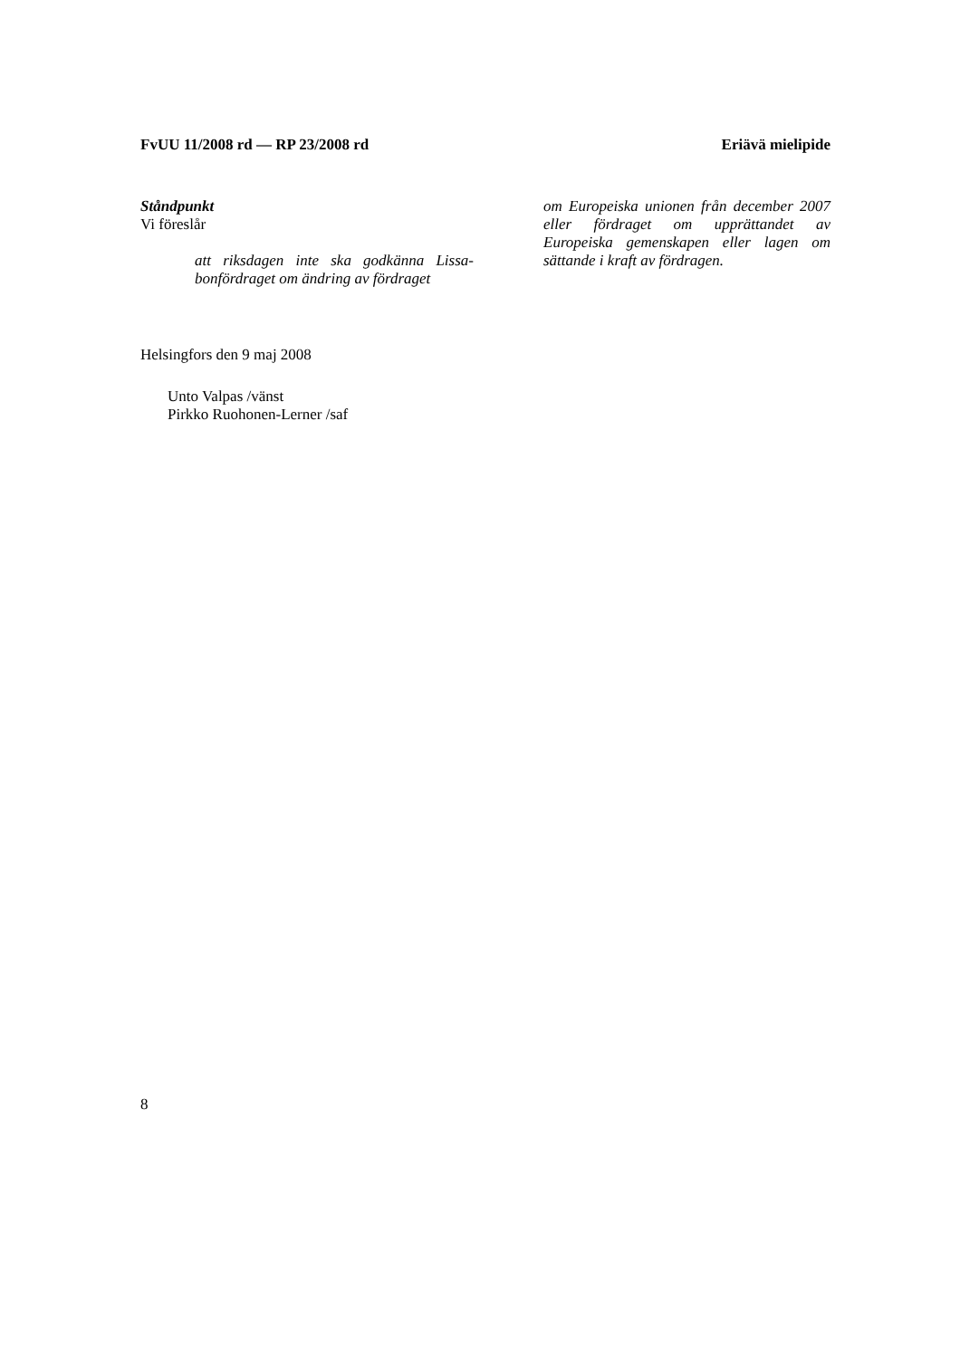FvUU 11/2008 rd — RP 23/2008 rd Eriävä mielipide
Ståndpunkt
Vi föreslår
att riksdagen inte ska godkänna Lissa­bonfördraget om ändring av fördraget
om Europeiska unionen från december 2007 eller fördraget om upprättandet av Europeiska gemenskapen eller lagen om sättande i kraft av fördragen.
Helsingfors den 9 maj 2008
Unto Valpas /vänst
Pirkko Ruohonen-Lerner /saf
8